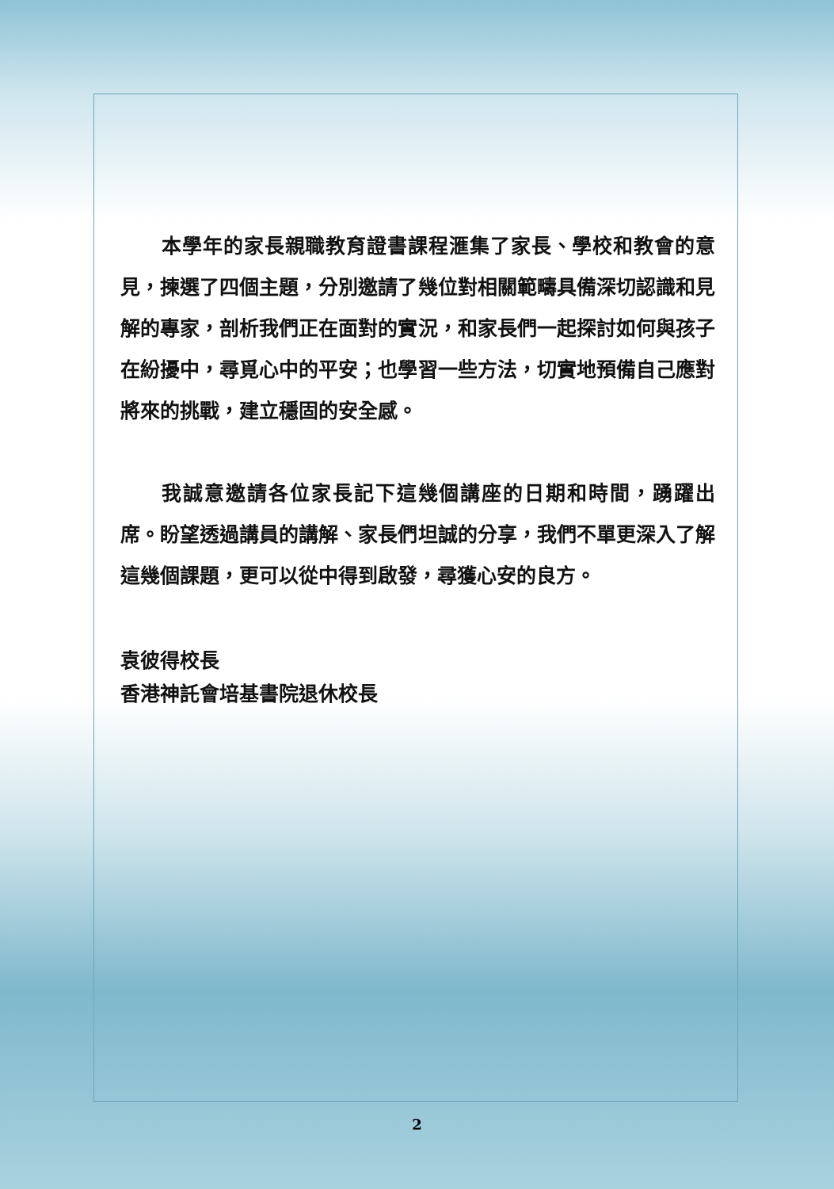本學年的家長親職教育證書課程滙集了家長、學校和教會的意見，揀選了四個主題，分別邀請了幾位對相關範疇具備深切認識和見解的專家，剖析我們正在面對的實況，和家長們一起探討如何與孩子在紛擾中，尋覓心中的平安；也學習一些方法，切實地預備自己應對將來的挑戰，建立穩固的安全感。
我誠意邀請各位家長記下這幾個講座的日期和時間，踴躍出席。盼望透過講員的講解、家長們坦誠的分享，我們不單更深入了解這幾個課題，更可以從中得到啟發，尋獲心安的良方。
袁彼得校長
香港神託會培基書院退休校長
2